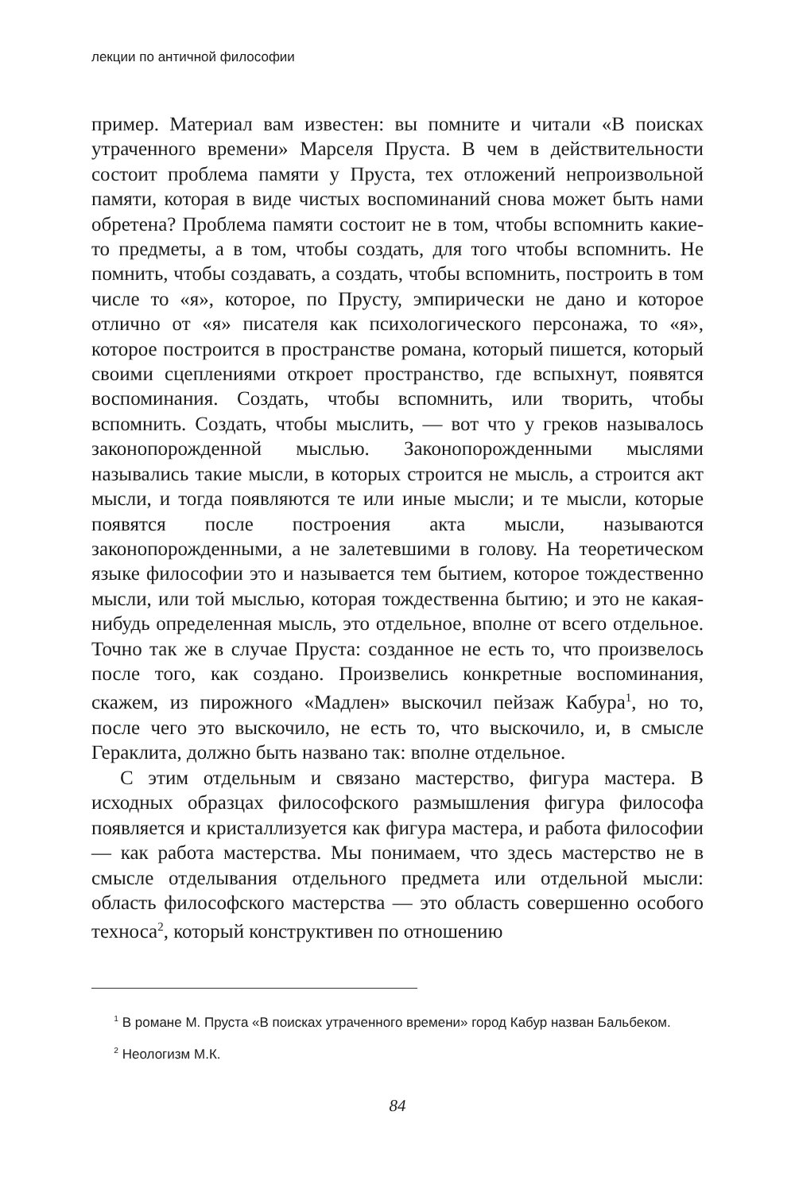лекции по античной философии
пример. Материал вам известен: вы помните и читали «В поисках утраченного времени» Марселя Пруста. В чем в действительности состоит проблема памяти у Пруста, тех отложений непроизвольной памяти, которая в виде чистых воспоминаний снова может быть нами обретена? Проблема памяти состоит не в том, чтобы вспомнить какие-то предметы, а в том, чтобы создать, для того чтобы вспомнить. Не помнить, чтобы создавать, а создать, чтобы вспомнить, построить в том числе то «я», которое, по Прусту, эмпирически не дано и которое отлично от «я» писателя как психологического персонажа, то «я», которое построится в пространстве романа, который пишется, который своими сцеплениями откроет пространство, где вспыхнут, появятся воспоминания. Создать, чтобы вспомнить, или творить, чтобы вспомнить. Создать, чтобы мыслить, — вот что у греков называлось законопорожденной мыслью. Законопорожденными мыслями назывались такие мысли, в которых строится не мысль, а строится акт мысли, и тогда появляются те или иные мысли; и те мысли, которые появятся после построения акта мысли, называются законопорожденными, а не залетевшими в голову. На теоретическом языке философии это и называется тем бытием, которое тождественно мысли, или той мыслью, которая тождественна бытию; и это не какая-нибудь определенная мысль, это отдельное, вполне от всего отдельное. Точно так же в случае Пруста: созданное не есть то, что произвелось после того, как создано. Произвелись конкретные воспоминания, скажем, из пирожного «Мадлен» выскочил пейзаж Кабура<sup>1</sup>, но то, после чего это выскочило, не есть то, что выскочило, и, в смысле Гераклита, должно быть названо так: вполне отдельное.
С этим отдельным и связано мастерство, фигура мастера. В исходных образцах философского размышления фигура философа появляется и кристаллизуется как фигура мастера, и работа философии — как работа мастерства. Мы понимаем, что здесь мастерство не в смысле отделывания отдельного предмета или отдельной мысли: область философского мастерства — это область совершенно особого техноса<sup>2</sup>, который конструктивен по отношению
<sup>1</sup> В романе М. Пруста «В поисках утраченного времени» город Кабур назван Бальбеком.
<sup>2</sup> Неологизм М.К.
84